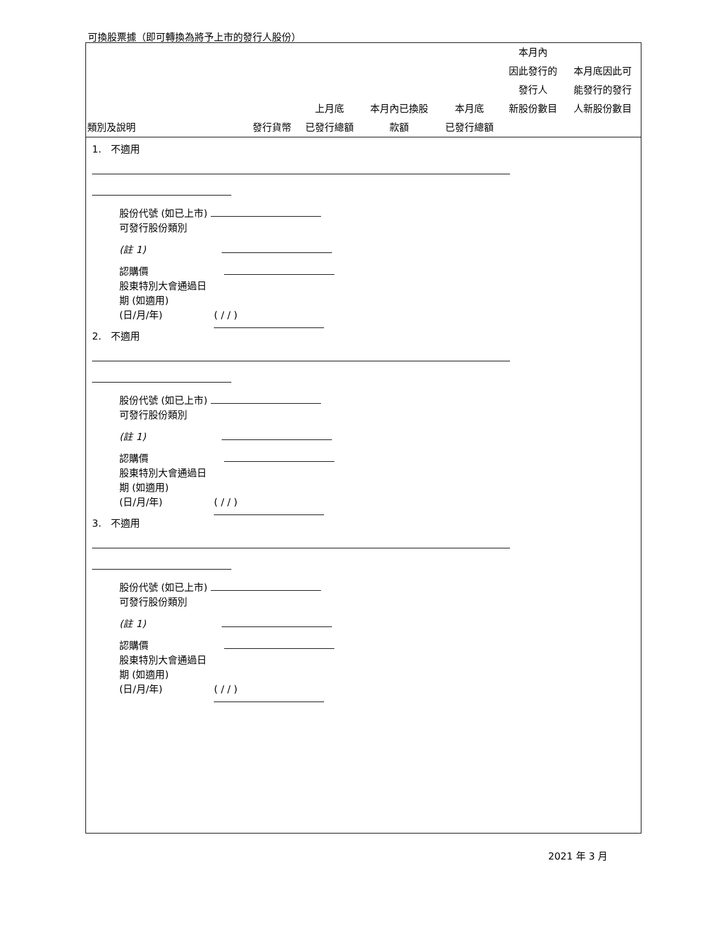可換股票據（即可轉換為將予上市的發行人股份）
| 類別及說明 | 發行貨幣 | 上月底 已發行總額 | 本月內已換股 款額 | 本月底 已發行總額 | 本月內 因此發行的 發行人 新股份數目 | 本月底因此可 能發行的發行 人新股份數目 |
| --- | --- | --- | --- | --- | --- | --- |
1. 不適用
股份代號 (如已上市)
可發行股份類別
(註 1)
認購價
股東特別大會通過日
期 (如適用)
(日/月/年) ( / / )
2. 不適用
股份代號 (如已上市)
可發行股份類別
(註 1)
認購價
股東特別大會通過日
期 (如適用)
(日/月/年) ( / / )
3. 不適用
股份代號 (如已上市)
可發行股份類別
(註 1)
認購價
股東特別大會通過日
期 (如適用)
(日/月/年) ( / / )
2021 年 3 月